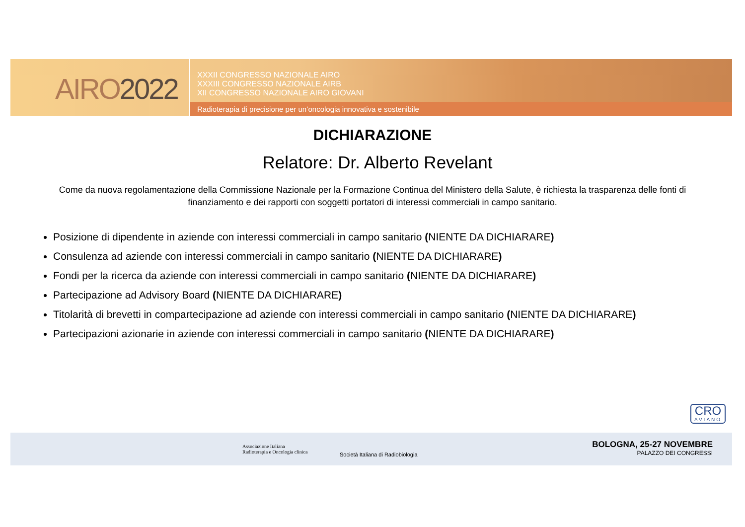AIRO2022
XXXII CONGRESSO NAZIONALE AIRO
XXXIII CONGRESSO NAZIONALE AIRB
XII CONGRESSO NAZIONALE AIRO GIOVANI
Radioterapia di precisione per un’oncologia innovativa e sostenibile
DICHIARAZIONE
Relatore: Dr. Alberto Revelant
Come da nuova regolamentazione della Commissione Nazionale per la Formazione Continua del Ministero della Salute, è richiesta la trasparenza delle fonti di finanziamento e dei rapporti con soggetti portatori di interessi commerciali in campo sanitario.
Posizione di dipendente in aziende con interessi commerciali in campo sanitario (NIENTE DA DICHIARARE)
Consulenza ad aziende con interessi commerciali in campo sanitario (NIENTE DA DICHIARARE)
Fondi per la ricerca da aziende con interessi commerciali in campo sanitario (NIENTE DA DICHIARARE)
Partecipazione ad Advisory Board (NIENTE DA DICHIARARE)
Titolarità di brevetti in compartecipazione ad aziende con interessi commerciali in campo sanitario (NIENTE DA DICHIARARE)
Partecipazioni azionarie in aziende con interessi commerciali in campo sanitario (NIENTE DA DICHIARARE)
CRO
AVIANO
Associazione Italiana
Radioterapia e Oncologia clinica
Società Italiana di Radiobiologia
BOLOGNA, 25-27 NOVEMBRE
PALAZZO DEI CONGRESSI